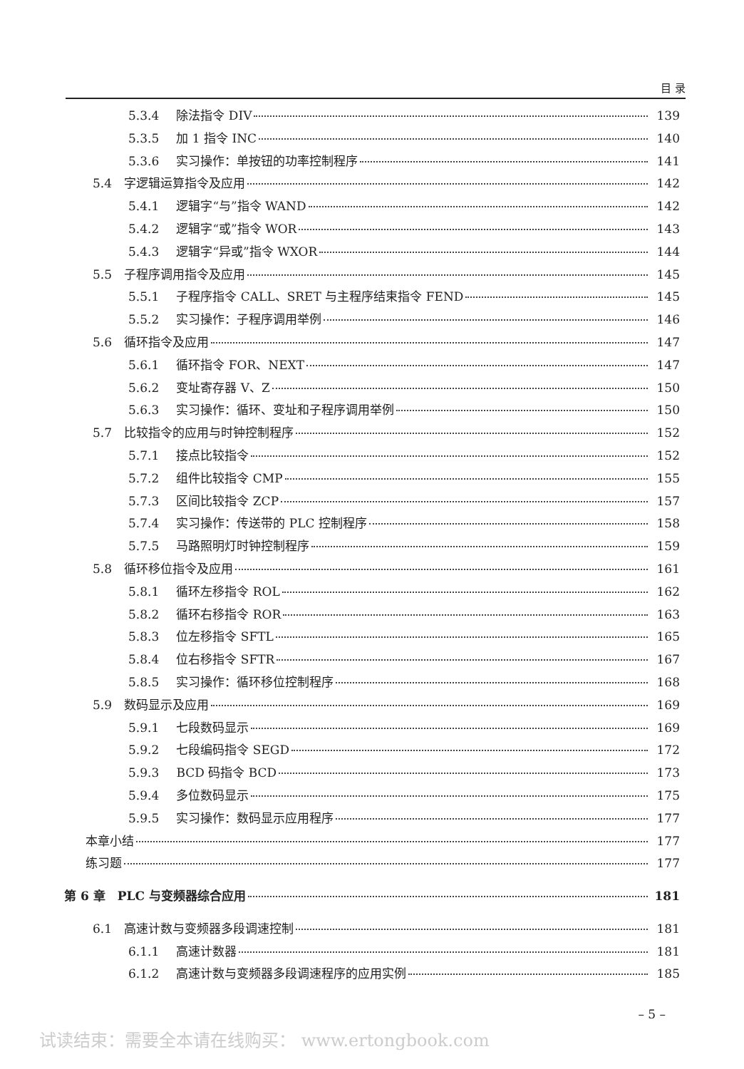目 录
5.3.4 除法指令 DIV 139
5.3.5 加 1 指令 INC 140
5.3.6 实习操作：单按钮的功率控制程序 141
5.4　字逻辑运算指令及应用 142
5.4.1 逻辑字“与”指令 WAND 142
5.4.2 逻辑字“或”指令 WOR 143
5.4.3 逻辑字“异或”指令 WXOR 144
5.5　子程序调用指令及应用 145
5.5.1 子程序指令 CALL、SRET 与主程序结束指令 FEND 145
5.5.2 实习操作：子程序调用举例 146
5.6　循环指令及应用 147
5.6.1 循环指令 FOR、NEXT 147
5.6.2 变址寄存器 V、Z 150
5.6.3 实习操作：循环、变址和子程序调用举例 150
5.7　比较指令的应用与时钟控制程序 152
5.7.1 接点比较指令 152
5.7.2 组件比较指令 CMP 155
5.7.3 区间比较指令 ZCP 157
5.7.4 实习操作：传送带的 PLC 控制程序 158
5.7.5 马路照明灯时钟控制程序 159
5.8　循环移位指令及应用 161
5.8.1 循环左移指令 ROL 162
5.8.2 循环右移指令 ROR 163
5.8.3 位左移指令 SFTL 165
5.8.4 位右移指令 SFTR 167
5.8.5 实习操作：循环移位控制程序 168
5.9　数码显示及应用 169
5.9.1 七段数码显示 169
5.9.2 七段编码指令 SEGD 172
5.9.3 BCD 码指令 BCD 173
5.9.4 多位数码显示 175
5.9.5 实习操作：数码显示应用程序 177
本章小结 177
练习题 177
第 6 章　PLC 与变频器综合应用 181
6.1　高速计数与变频器多段调速控制 181
6.1.1 高速计数器 181
6.1.2 高速计数与变频器多段调速程序的应用实例 185
– 5 –
试读结束：需要全本请在线购买： www.ertongbook.com